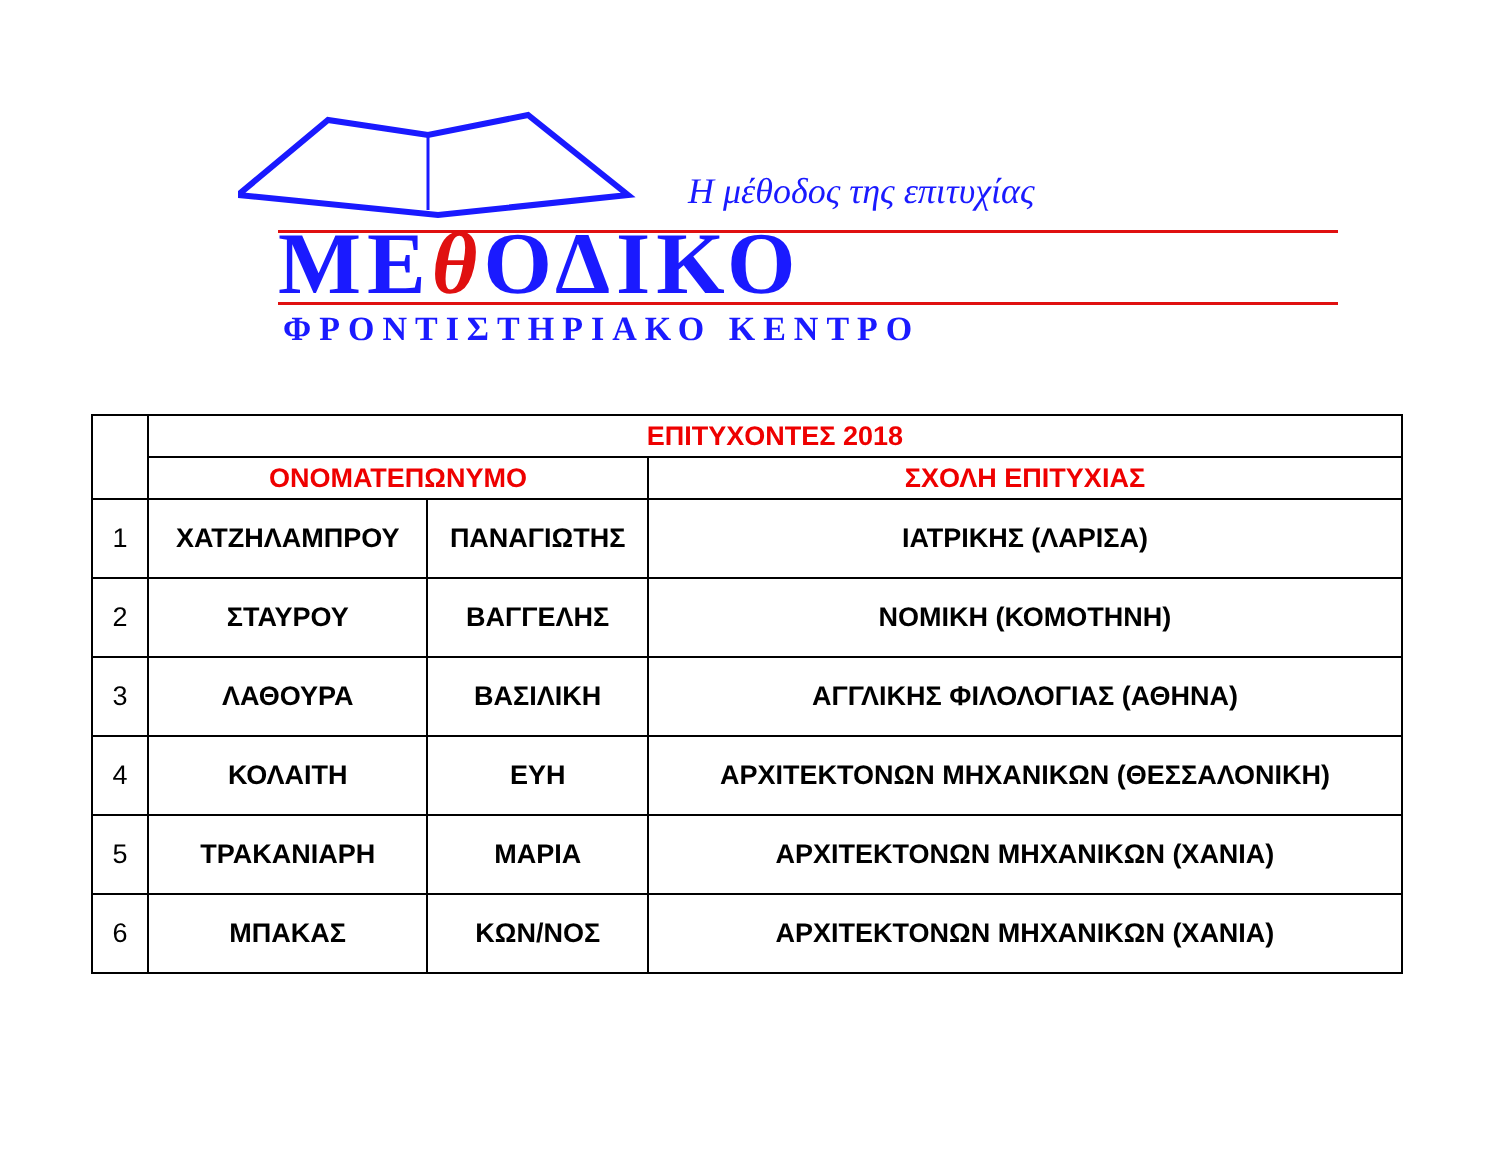Η μέθοδος της επιτυχίας
ΜΕθ ΟΔΙΚΟ
ΦΡΟΝΤΙΣΤΗΡΙΑΚΟ ΚΕΝΤΡΟ
| | ΕΠΙΤΥΧΟΝΤΕΣ 2018 | | |
| | ΟΝΟΜΑΤΕΠΩΝΥΜΟ | | ΣΧΟΛΗ ΕΠΙΤΥΧΙΑΣ |
| 1 | ΧΑΤΖΗΛΑΜΠΡΟΥ | ΠΑΝΑΓΙΩΤΗΣ | ΙΑΤΡΙΚΗΣ (ΛΑΡΙΣΑ) |
| 2 | ΣΤΑΥΡΟΥ | ΒΑΓΓΕΛΗΣ | ΝΟΜΙΚΗ (ΚΟΜΟΤΗΝΗ) |
| 3 | ΛΑΘΟΥΡΑ | ΒΑΣΙΛΙΚΗ | ΑΓΓΛΙΚΗΣ ΦΙΛΟΛΟΓΙΑΣ (ΑΘΗΝΑ) |
| 4 | ΚΟΛΑΙΤΗ | ΕΥΗ | ΑΡΧΙΤΕΚΤΟΝΩΝ ΜΗΧΑΝΙΚΩΝ (ΘΕΣΣΑΛΟΝΙΚΗ) |
| 5 | ΤΡΑΚΑΝΙΑΡΗ | ΜΑΡΙΑ | ΑΡΧΙΤΕΚΤΟΝΩΝ ΜΗΧΑΝΙΚΩΝ (ΧΑΝΙΑ) |
| 6 | ΜΠΑΚΑΣ | ΚΩΝ/ΝΟΣ | ΑΡΧΙΤΕΚΤΟΝΩΝ ΜΗΧΑΝΙΚΩΝ (ΧΑΝΙΑ) |